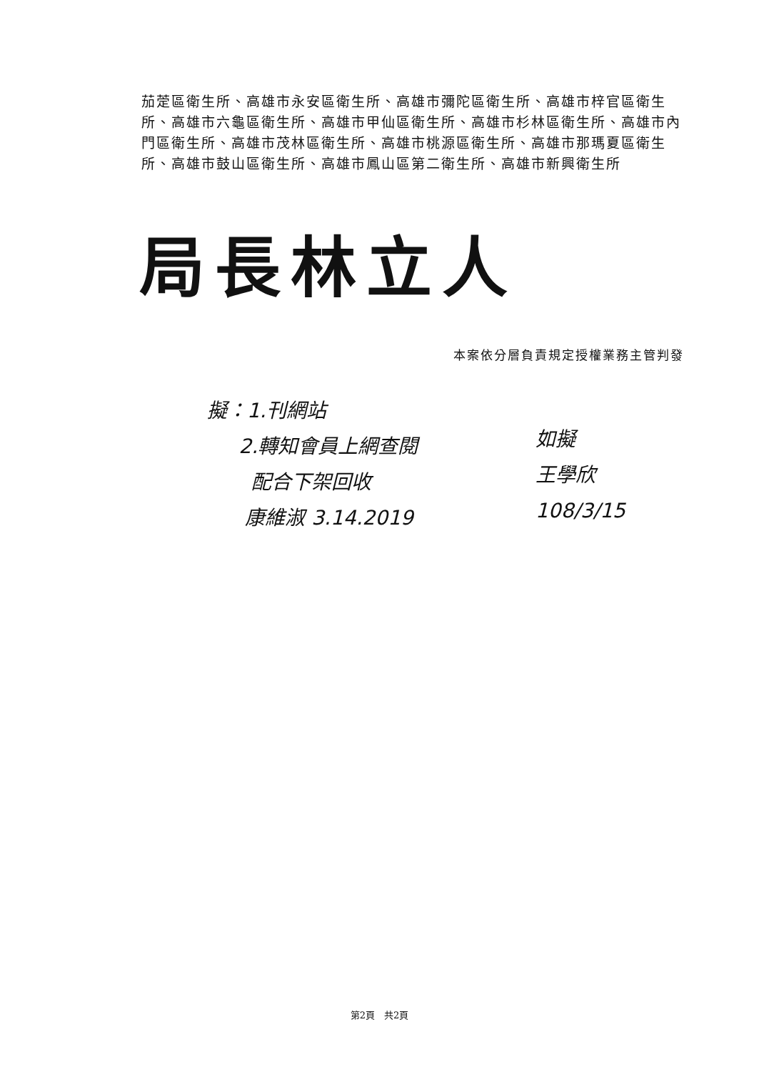茄萣區衛生所、高雄市永安區衛生所、高雄市彌陀區衛生所、高雄市梓官區衛生所、高雄市六龜區衛生所、高雄市甲仙區衛生所、高雄市杉林區衛生所、高雄市內門區衛生所、高雄市茂林區衛生所、高雄市桃源區衛生所、高雄市那瑪夏區衛生所、高雄市鼓山區衛生所、高雄市鳳山區第二衛生所、高雄市新興衛生所
局長林立人
本案依分層負責規定授權業務主管判發
擬：1.刊網站
2.轉知會員上網查閱
配合下架回收
康維淑 3.14.2019
如擬
王學欣
108/3/15
第2頁　共2頁